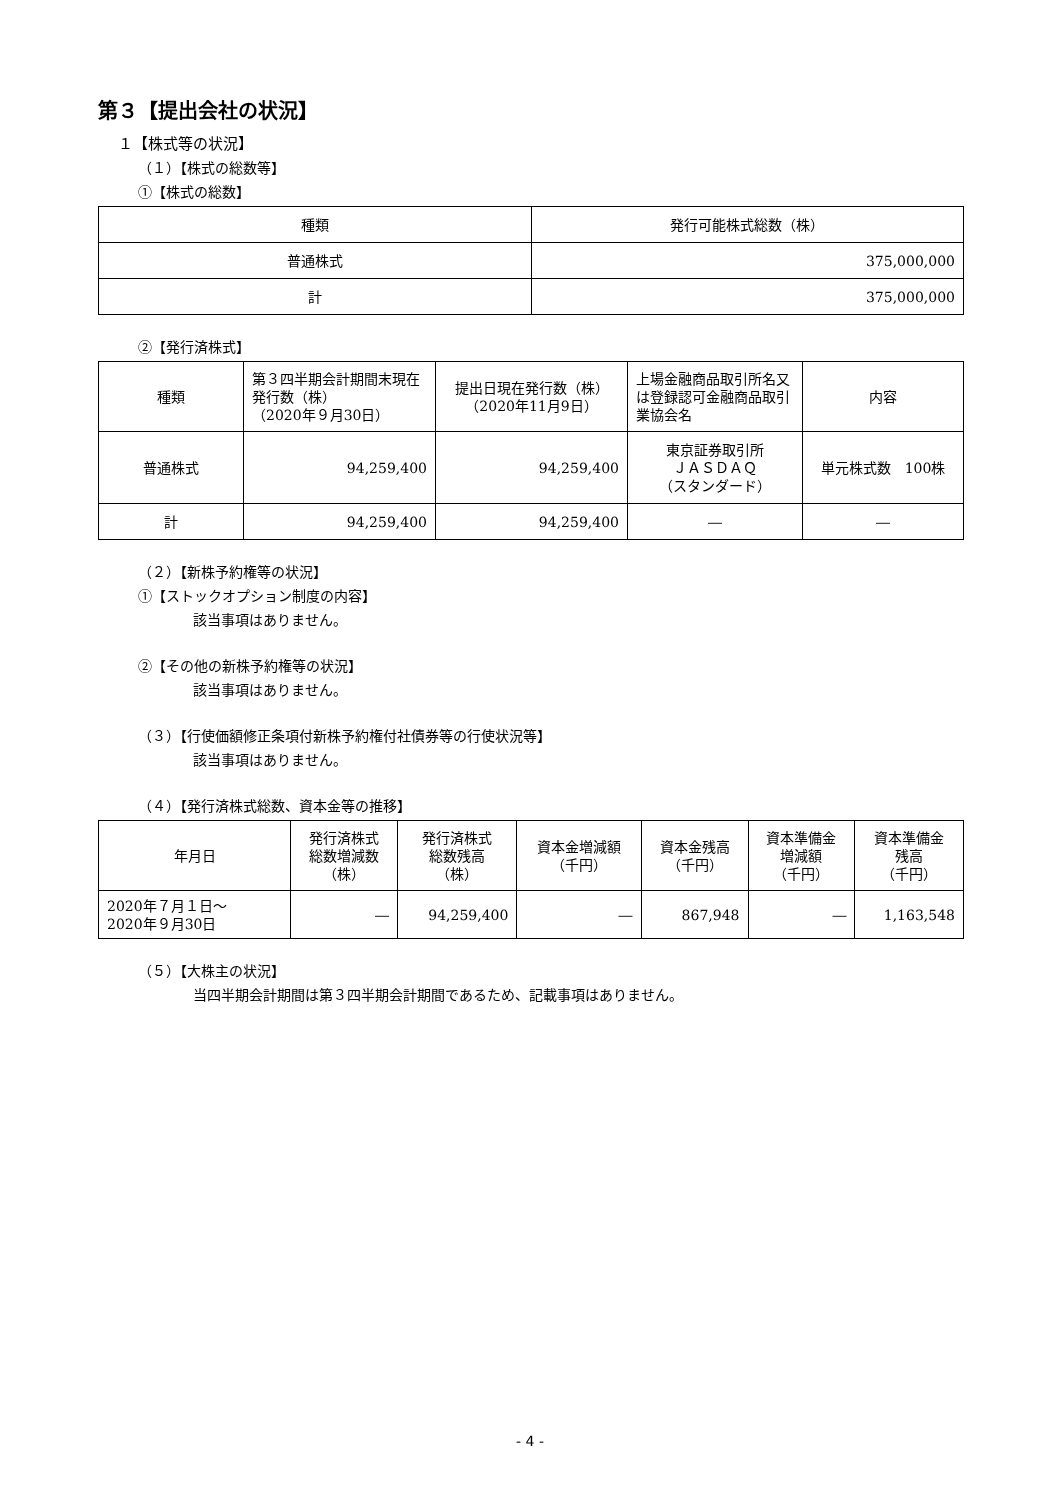第３【提出会社の状況】
１【株式等の状況】
（１）【株式の総数等】
①【株式の総数】
| 種類 | 発行可能株式総数（株） |
| --- | --- |
| 普通株式 | 375,000,000 |
| 計 | 375,000,000 |
②【発行済株式】
| 種類 | 第３四半期会計期間末現在発行数（株） （2020年９月30日） | 提出日現在発行数（株） （2020年11月9日） | 上場金融商品取引所名又は登録認可金融商品取引業協会名 | 内容 |
| --- | --- | --- | --- | --- |
| 普通株式 | 94,259,400 | 94,259,400 | 東京証券取引所 ＪＡＳＤＡＱ （スタンダード） | 単元株式数 100株 |
| 計 | 94,259,400 | 94,259,400 | ― | ― |
（２）【新株予約権等の状況】
①【ストックオプション制度の内容】
該当事項はありません。
②【その他の新株予約権等の状況】
該当事項はありません。
（３）【行使価額修正条項付新株予約権付社債券等の行使状況等】
該当事項はありません。
（４）【発行済株式総数、資本金等の推移】
| 年月日 | 発行済株式 総数増減数 （株） | 発行済株式 総数残高 （株） | 資本金増減額 （千円） | 資本金残高 （千円） | 資本準備金 増減額 （千円） | 資本準備金 残高 （千円） |
| --- | --- | --- | --- | --- | --- | --- |
| 2020年７月１日～ 2020年９月30日 | ― | 94,259,400 | ― | 867,948 | ― | 1,163,548 |
（５）【大株主の状況】
当四半期会計期間は第３四半期会計期間であるため、記載事項はありません。
- 4 -